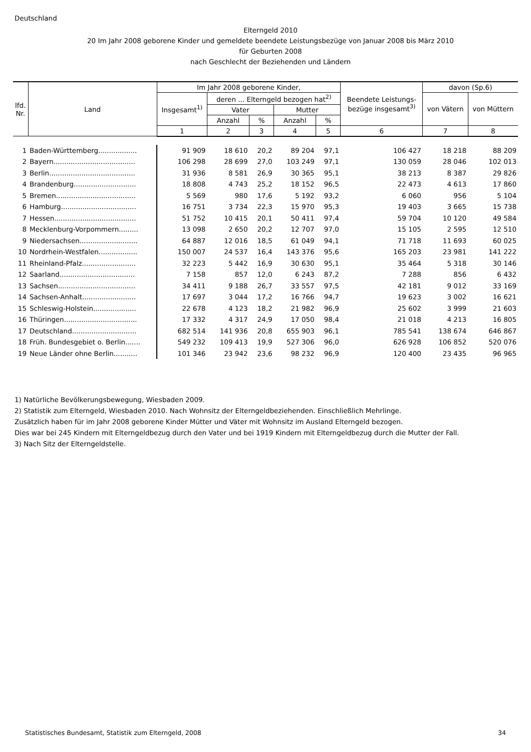Deutschland
Elterngeld 2010
20 Im Jahr 2008 geborene Kinder und gemeldete beendete Leistungsbezüge von Januar 2008 bis März 2010
für Geburten 2008
nach Geschlecht der Beziehenden und Ländern
| lfd. Nr. | Land | Im Jahr 2008 geborene Kinder, | | | | | Beendete Leistungs- bezüge insgesamt<sup>3)</sup> | davon (Sp.6) | |
| --- | --- | --- | --- | --- | --- | --- | --- | --- | --- |
| | | Insgesamt<sup>1)</sup> | deren ... Elterngeld bezogen hat<sup>2)</sup> | | | | | von Vätern | von Müttern |
| | | | Vater | | Mutter | | | | |
| | | | Anzahl | % | Anzahl | % | | | |
| | | 1 | 2 | 3 | 4 | 5 | 6 | 7 | 8 |
| 1 | Baden-Württemberg.................. | 91 909 | 18 610 | 20,2 | 89 204 | 97,1 | 106 427 | 18 218 | 88 209 |
| 2 | Bayern...................................... | 106 298 | 28 699 | 27,0 | 103 249 | 97,1 | 130 059 | 28 046 | 102 013 |
| 3 | Berlin........................................ | 31 936 | 8 581 | 26,9 | 30 365 | 95,1 | 38 213 | 8 387 | 29 826 |
| 4 | Brandenburg............................. | 18 808 | 4 743 | 25,2 | 18 152 | 96,5 | 22 473 | 4 613 | 17 860 |
| 5 | Bremen..................................... | 5 569 | 980 | 17,6 | 5 192 | 93,2 | 6 060 | 956 | 5 104 |
| 6 | Hamburg................................... | 16 751 | 3 734 | 22,3 | 15 970 | 95,3 | 19 403 | 3 665 | 15 738 |
| 7 | Hessen...................................... | 51 752 | 10 415 | 20,1 | 50 411 | 97,4 | 59 704 | 10 120 | 49 584 |
| 8 | Mecklenburg-Vorpommern......... | 13 098 | 2 650 | 20,2 | 12 707 | 97,0 | 15 105 | 2 595 | 12 510 |
| 9 | Niedersachsen........................... | 64 887 | 12 016 | 18,5 | 61 049 | 94,1 | 71 718 | 11 693 | 60 025 |
| 10 | Nordrhein-Westfalen.................. | 150 007 | 24 537 | 16,4 | 143 376 | 95,6 | 165 203 | 23 981 | 141 222 |
| 11 | Rheinland-Pfalz......................... | 32 223 | 5 442 | 16,9 | 30 630 | 95,1 | 35 464 | 5 318 | 30 146 |
| 12 | Saarland................................... | 7 158 | 857 | 12,0 | 6 243 | 87,2 | 7 288 | 856 | 6 432 |
| 13 | Sachsen.................................... | 34 411 | 9 188 | 26,7 | 33 557 | 97,5 | 42 181 | 9 012 | 33 169 |
| 14 | Sachsen-Anhalt......................... | 17 697 | 3 044 | 17,2 | 16 766 | 94,7 | 19 623 | 3 002 | 16 621 |
| 15 | Schleswig-Holstein.................... | 22 678 | 4 123 | 18,2 | 21 982 | 96,9 | 25 602 | 3 999 | 21 603 |
| 16 | Thüringen.................................. | 17 332 | 4 317 | 24,9 | 17 050 | 98,4 | 21 018 | 4 213 | 16 805 |
| 17 | Deutschland.............................. | 682 514 | 141 936 | 20,8 | 655 903 | 96,1 | 785 541 | 138 674 | 646 867 |
| 18 | Früh. Bundesgebiet o. Berlin....... | 549 232 | 109 413 | 19,9 | 527 306 | 96,0 | 626 928 | 106 852 | 520 076 |
| 19 | Neue Länder ohne Berlin........... | 101 346 | 23 942 | 23,6 | 98 232 | 96,9 | 120 400 | 23 435 | 96 965 |
1) Natürliche Bevölkerungsbewegung, Wiesbaden 2009.
2) Statistik zum Elterngeld, Wiesbaden 2010. Nach Wohnsitz der Elterngeldbeziehenden. Einschließlich Mehrlinge.
Zusätzlich haben für im Jahr 2008 geborene Kinder Mütter und Väter mit Wohnsitz im Ausland Elterngeld bezogen.
Dies war bei 245 Kindern mit Elterngeldbezug durch den Vater und bei 1919 Kindern mit Elterngeldbezug durch die Mutter der Fall.
3) Nach Sitz der Elterngeldstelle.
Statistisches Bundesamt, Statistik zum Elterngeld, 2008 34